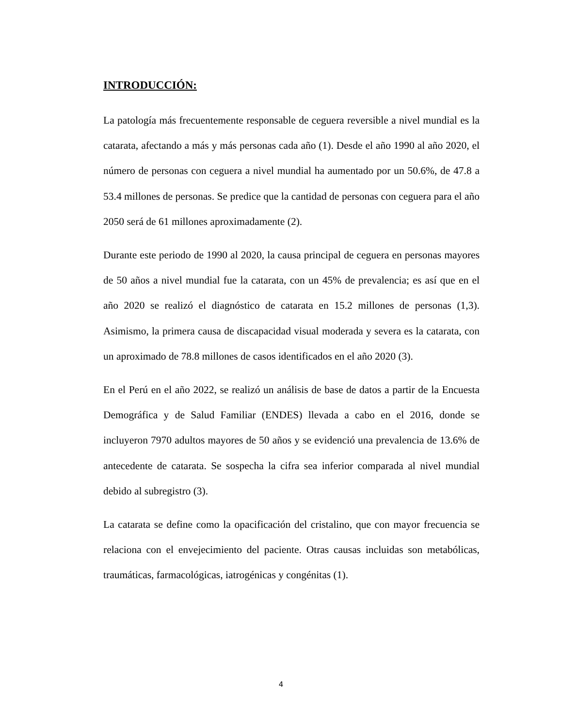INTRODUCCIÓN:
La patología más frecuentemente responsable de ceguera reversible a nivel mundial es la catarata, afectando a más y más personas cada año (1). Desde el año 1990 al año 2020, el número de personas con ceguera a nivel mundial ha aumentado por un 50.6%, de 47.8 a 53.4 millones de personas. Se predice que la cantidad de personas con ceguera para el año 2050 será de 61 millones aproximadamente (2).
Durante este periodo de 1990 al 2020, la causa principal de ceguera en personas mayores de 50 años a nivel mundial fue la catarata, con un 45% de prevalencia; es así que en el año 2020 se realizó el diagnóstico de catarata en 15.2 millones de personas (1,3). Asimismo, la primera causa de discapacidad visual moderada y severa es la catarata, con un aproximado de 78.8 millones de casos identificados en el año 2020 (3).
En el Perú en el año 2022, se realizó un análisis de base de datos a partir de la Encuesta Demográfica y de Salud Familiar (ENDES) llevada a cabo en el 2016, donde se incluyeron 7970 adultos mayores de 50 años y se evidenció una prevalencia de 13.6% de antecedente de catarata. Se sospecha la cifra sea inferior comparada al nivel mundial debido al subregistro (3).
La catarata se define como la opacificación del cristalino, que con mayor frecuencia se relaciona con el envejecimiento del paciente. Otras causas incluidas son metabólicas, traumáticas, farmacológicas, iatrogénicas y congénitas (1).
4